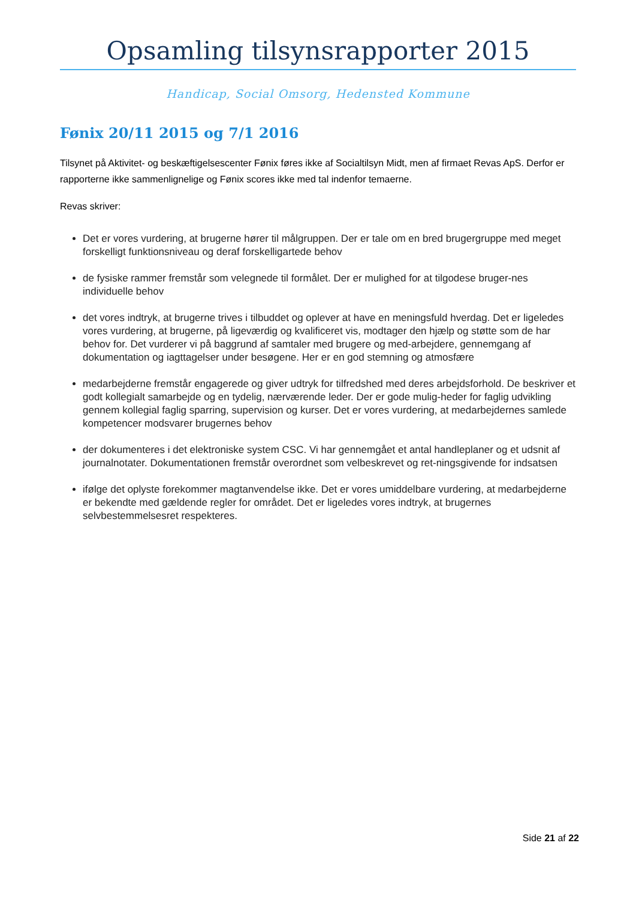Opsamling tilsynsrapporter 2015
Handicap, Social Omsorg, Hedensted Kommune
Fønix 20/11 2015 og 7/1 2016
Tilsynet på Aktivitet- og beskæftigelsescenter Fønix føres ikke af Socialtilsyn Midt, men af firmaet Revas ApS. Derfor er rapporterne ikke sammenlignelige og Fønix scores ikke med tal indenfor temaerne.
Revas skriver:
Det er vores vurdering, at brugerne hører til målgruppen. Der er tale om en bred brugergruppe med meget forskelligt funktionsniveau og deraf forskelligartede behov
de fysiske rammer fremstår som velegnede til formålet. Der er mulighed for at tilgodese bruger-nes individuelle behov
det vores indtryk, at brugerne trives i tilbuddet og oplever at have en meningsfuld hverdag. Det er ligeledes vores vurdering, at brugerne, på ligeværdig og kvalificeret vis, modtager den hjælp og støtte som de har behov for. Det vurderer vi på baggrund af samtaler med brugere og med-arbejdere, gennemgang af dokumentation og iagttagelser under besøgene. Her er en god stemning og atmosfære
medarbejderne fremstår engagerede og giver udtryk for tilfredshed med deres arbejdsforhold. De beskriver et godt kollegialt samarbejde og en tydelig, nærværende leder. Der er gode mulig-heder for faglig udvikling gennem kollegial faglig sparring, supervision og kurser. Det er vores vurdering, at medarbejdernes samlede kompetencer modsvarer brugernes behov
der dokumenteres i det elektroniske system CSC. Vi har gennemgået et antal handleplaner og et udsnit af journalnotater. Dokumentationen fremstår overordnet som velbeskrevet og ret-ningsgivende for indsatsen
ifølge det oplyste forekommer magtanvendelse ikke. Det er vores umiddelbare vurdering, at medarbejderne er bekendte med gældende regler for området. Det er ligeledes vores indtryk, at brugernes selvbestemmelsesret respekteres.
Side 21 af 22